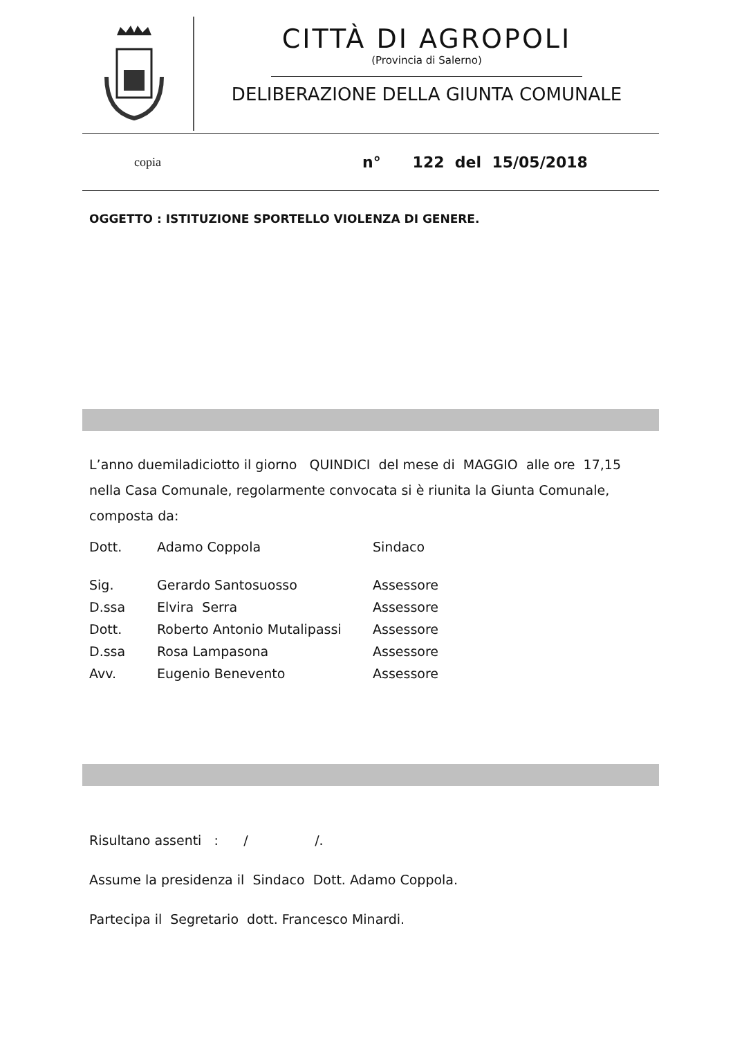CITTÀ DI AGROPOLI
(Provincia di Salerno)
DELIBERAZIONE DELLA GIUNTA COMUNALE
copia n° 122 del 15/05/2018
OGGETTO : ISTITUZIONE SPORTELLO VIOLENZA DI GENERE.
L’anno duemiladiciotto il giorno QUINDICI del mese di MAGGIO alle ore 17,15 nella Casa Comunale, regolarmente convocata si è riunita la Giunta Comunale, composta da:
| Dott. | Adamo Coppola | Sindaco |
| Sig. | Gerardo Santosuosso | Assessore |
| D.ssa | Elvira Serra | Assessore |
| Dott. | Roberto Antonio Mutalipassi | Assessore |
| D.ssa | Rosa Lampasona | Assessore |
| Avv. | Eugenio Benevento | Assessore |
Risultano assenti : / /.
Assume la presidenza il Sindaco Dott. Adamo Coppola.
Partecipa il Segretario dott. Francesco Minardi.